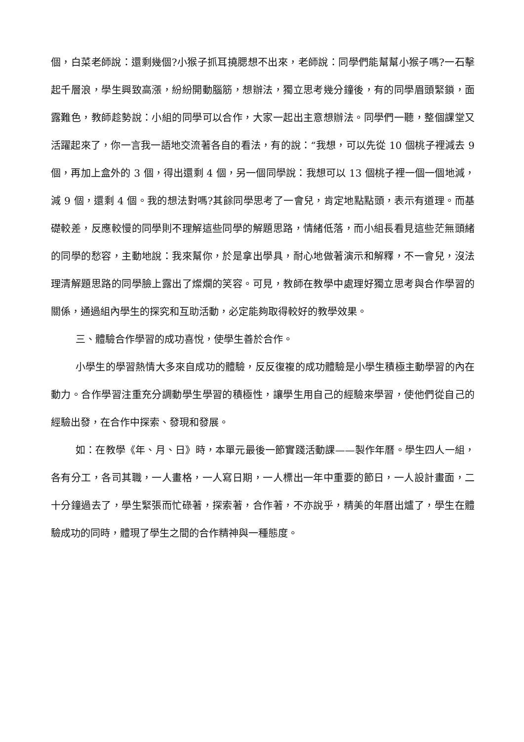個，白菜老師說：還剩幾個?小猴子抓耳撓腮想不出來，老師說：同學們能幫幫小猴子嗎?一石擊起千層浪，學生興致高漲，紛紛開動腦筋，想辦法，獨立思考幾分鐘後，有的同學眉頭緊鎖，面露難色，教師趁勢說：小組的同學可以合作，大家一起出主意想辦法。同學們一聽，整個課堂又活躍起來了，你一言我一語地交流著各自的看法，有的說：“我想，可以先從 10 個桃子裡減去 9 個，再加上盒外的 3 個，得出還剩 4 個，另一個同學說：我想可以 13 個桃子裡一個一個地減，減 9 個，還剩 4 個。我的想法對嗎?其餘同學思考了一會兒，肯定地點點頭，表示有道理。而基礎較差，反應較慢的同學則不理解這些同學的解題思路，情緒低落，而小組長看見這些茫無頭緒的同學的愁容，主動地說：我來幫你，於是拿出學具，耐心地做著演示和解釋，不一會兒，沒法理清解題思路的同學臉上露出了燦爛的笑容。可見，教師在教學中處理好獨立思考與合作學習的關係，通過組內學生的探究和互助活動，必定能夠取得較好的教學效果。
三、體驗合作學習的成功喜悅，使學生善於合作。
小學生的學習熱情大多來自成功的體驗，反反復複的成功體驗是小學生積極主動學習的內在動力。合作學習注重充分調動學生學習的積極性，讓學生用自己的經驗來學習，使他們從自己的經驗出發，在合作中探索、發現和發展。
如：在教學《年、月、日》時，本單元最後一節實踐活動課——製作年曆。學生四人一組，各有分工，各司其職，一人畫格，一人寫日期，一人標出一年中重要的節日，一人設計畫面，二十分鐘過去了，學生緊張而忙碌著，探索著，合作著，不亦說乎，精美的年曆出爐了，學生在體驗成功的同時，體現了學生之間的合作精神與一種態度。